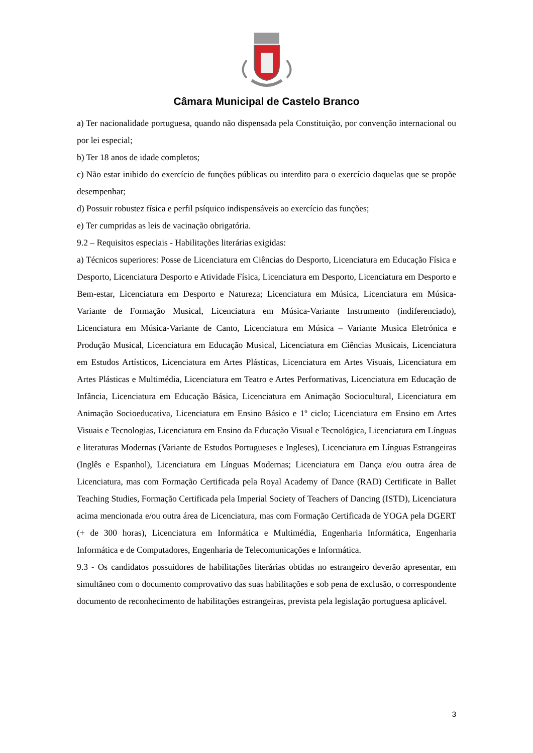Câmara Municipal de Castelo Branco
a) Ter nacionalidade portuguesa, quando não dispensada pela Constituição, por convenção internacional ou por lei especial;
b) Ter 18 anos de idade completos;
c) Não estar inibido do exercício de funções públicas ou interdito para o exercício daquelas que se propõe desempenhar;
d) Possuir robustez física e perfil psíquico indispensáveis ao exercício das funções;
e) Ter cumpridas as leis de vacinação obrigatória.
9.2 – Requisitos especiais - Habilitações literárias exigidas:
a) Técnicos superiores: Posse de Licenciatura em Ciências do Desporto, Licenciatura em Educação Física e Desporto, Licenciatura Desporto e Atividade Física, Licenciatura em Desporto, Licenciatura em Desporto e Bem-estar, Licenciatura em Desporto e Natureza; Licenciatura em Música, Licenciatura em Música-Variante de Formação Musical, Licenciatura em Música-Variante Instrumento (indiferenciado), Licenciatura em Música-Variante de Canto, Licenciatura em Música – Variante Musica Eletrónica e Produção Musical, Licenciatura em Educação Musical, Licenciatura em Ciências Musicais, Licenciatura em Estudos Artísticos, Licenciatura em Artes Plásticas, Licenciatura em Artes Visuais, Licenciatura em Artes Plásticas e Multimédia, Licenciatura em Teatro e Artes Performativas, Licenciatura em Educação de Infância, Licenciatura em Educação Básica, Licenciatura em Animação Sociocultural, Licenciatura em Animação Socioeducativa, Licenciatura em Ensino Básico e 1º ciclo; Licenciatura em Ensino em Artes Visuais e Tecnologias, Licenciatura em Ensino da Educação Visual e Tecnológica, Licenciatura em Línguas e literaturas Modernas (Variante de Estudos Portugueses e Ingleses), Licenciatura em Línguas Estrangeiras (Inglês e Espanhol), Licenciatura em Línguas Modernas; Licenciatura em Dança e/ou outra área de Licenciatura, mas com Formação Certificada pela Royal Academy of Dance (RAD) Certificate in Ballet Teaching Studies, Formação Certificada pela Imperial Society of Teachers of Dancing (ISTD), Licenciatura acima mencionada e/ou outra área de Licenciatura, mas com Formação Certificada de YOGA pela DGERT (+ de 300 horas), Licenciatura em Informática e Multimédia, Engenharia Informática, Engenharia Informática e de Computadores, Engenharia de Telecomunicações e Informática.
9.3 - Os candidatos possuidores de habilitações literárias obtidas no estrangeiro deverão apresentar, em simultâneo com o documento comprovativo das suas habilitações e sob pena de exclusão, o correspondente documento de reconhecimento de habilitações estrangeiras, prevista pela legislação portuguesa aplicável.
3